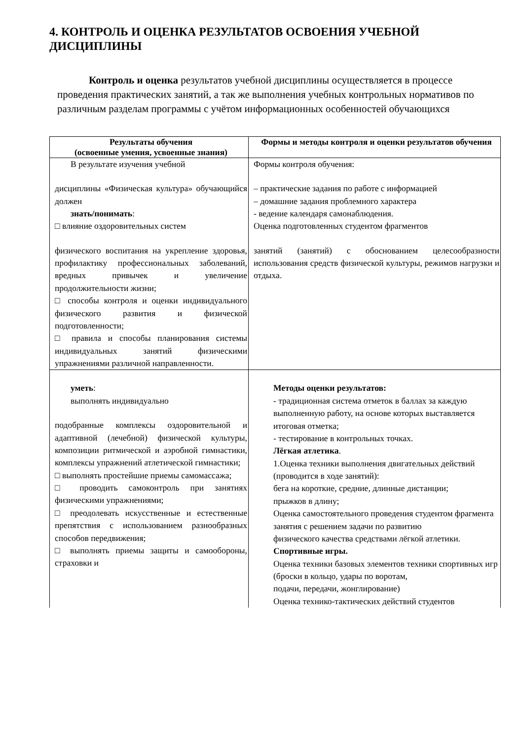4. КОНТРОЛЬ И ОЦЕНКА РЕЗУЛЬТАТОВ ОСВОЕНИЯ УЧЕБНОЙ ДИСЦИПЛИНЫ
Контроль и оценка результатов учебной дисциплины осуществляется в процессе проведения практических занятий, а так же выполнения учебных контрольных нормативов по различным разделам программы с учётом информационных особенностей обучающихся
| Результаты обучения (освоенные умения, усвоенные знания) | Формы и методы контроля и оценки результатов обучения |
| --- | --- |
| В результате изучения учебной дисциплины «Физическая культура» обучающийся должен знать/понимать : □ влияние оздоровительных систем физического воспитания на укрепление здоровья, профилактику профессиональных заболеваний, вредных привычек и увеличение продолжительности жизни; □ способы контроля и оценки индивидуального физического развития и физической подготовленности; □ правила и способы планирования системы индивидуальных занятий физическими упражнениями различной направленности. | Формы контроля обучения: – практические задания по работе с информацией – домашние задания проблемного характера - ведение календаря самонаблюдения. Оценка подготовленных студентом фрагментов занятий (занятий) с обоснованием целесообразности использования средств физической культуры, режимов нагрузки и отдыха. |
| уметь : выполнять индивидуально подобранные комплексы оздоровительной и адаптивной (лечебной) физической культуры, композиции ритмической и аэробной гимнастики, комплексы упражнений атлетической гимнастики; □ выполнять простейшие приемы самомассажа; □ проводить самоконтроль при занятиях физическими упражнениями; □ преодолевать искусственные и естественные препятствия с использованием разнообразных способов передвижения; □ выполнять приемы защиты и самообороны, страховки и | Методы оценки результатов: - традиционная система отметок в баллах за каждую выполненную работу, на основе которых выставляется итоговая отметка; - тестирование в контрольных точках. Лёгкая атлетика . 1.Оценка техники выполнения двигательных действий (проводится в ходе занятий): бега на короткие, средние, длинные дистанции; прыжков в длину; Оценка самостоятельного проведения студентом фрагмента занятия с решением задачи по развитию физического качества средствами лёгкой атлетики. Спортивные игры. Оценка техники базовых элементов техники спортивных игр (броски в кольцо, удары по воротам, подачи, передачи, жонглирование) Оценка технико-тактических действий студентов |